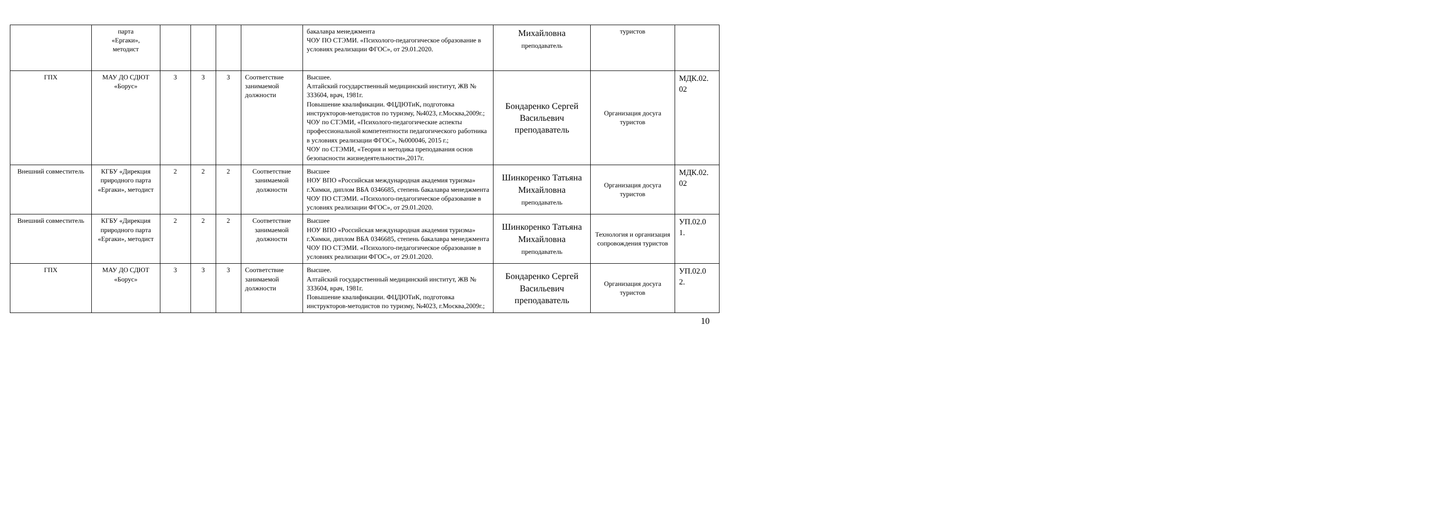| | парта «Ергаки», методист | | | | | бакалавра менеджмента ЧОУ ПО СТЭМИ. «Психолого-педагогическое образование в условиях реализации ФГОС», от 29.01.2020. | Михайловна преподаватель | туристов | |
| ГПХ | МАУ ДО СДЮТ «Борус» | 3 | 3 | 3 | Соответствие занимаемой должности | Высшее. Алтайский государственный медицинский институт, ЖВ № 333604, врач, 1981г. Повышение квалификации. ФЦДЮТиК, подготовка инструкторов-методистов по туризму, №4023, г.Москва,2009г.; ЧОУ по СТЭМИ, «Психолого-педагогические аспекты профессиональной компетентности педагогического работника в условиях реализации ФГОС», №000046, 2015 г.; ЧОУ по СТЭМИ, «Теория и методика преподавания основ безопасности жизнедеятельности»,2017г. | Бондаренко Сергей Васильевич преподаватель | Организация досуга туристов | МДК.02. 02 |
| Внешний совместитель | КГБУ «Дирекция природного парта «Ергаки», методист | 2 | 2 | 2 | Соответствие занимаемой должности | Высшее НОУ ВПО «Российская международная академия туризма» г.Химки, диплом ВБА 0346685, степень бакалавра менеджмента ЧОУ ПО СТЭМИ. «Психолого-педагогическое образование в условиях реализации ФГОС», от 29.01.2020. | Шинкоренко Татьяна Михайловна преподаватель | Организация досуга туристов | МДК.02. 02 |
| Внешний совместитель | КГБУ «Дирекция природного парта «Ергаки», методист | 2 | 2 | 2 | Соответствие занимаемой должности | Высшее НОУ ВПО «Российская международная академия туризма» г.Химки, диплом ВБА 0346685, степень бакалавра менеджмента ЧОУ ПО СТЭМИ. «Психолого-педагогическое образование в условиях реализации ФГОС», от 29.01.2020. | Шинкоренко Татьяна Михайловна преподаватель | Технология и организация сопровождения туристов | УП.02.0 1. |
| ГПХ | МАУ ДО СДЮТ «Борус» | 3 | 3 | 3 | Соответствие занимаемой должности | Высшее. Алтайский государственный медицинский институт, ЖВ № 333604, врач, 1981г. Повышение квалификации. ФЦДЮТиК, подготовка инструкторов-методистов по туризму, №4023, г.Москва,2009г.; | Бондаренко Сергей Васильевич преподаватель | Организация досуга туристов | УП.02.0 2. |
10